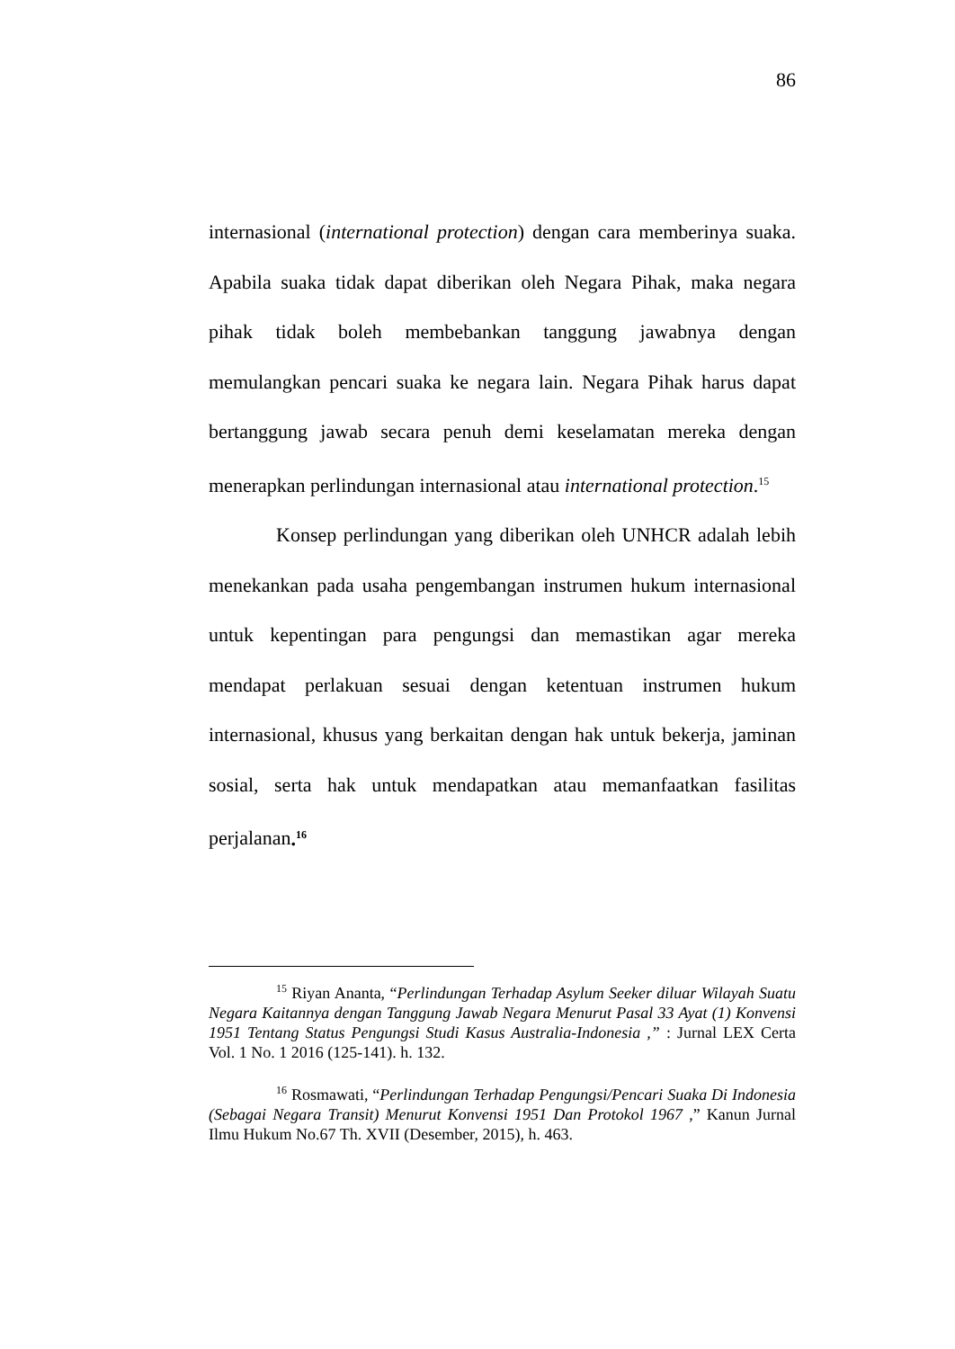86
internasional (international protection) dengan cara memberinya suaka. Apabila suaka tidak dapat diberikan oleh Negara Pihak, maka negara pihak tidak boleh membebankan tanggung jawabnya dengan memulangkan pencari suaka ke negara lain. Negara Pihak harus dapat bertanggung jawab secara penuh demi keselamatan mereka dengan menerapkan perlindungan internasional atau international protection.<sup>15</sup>
Konsep perlindungan yang diberikan oleh UNHCR adalah lebih menekankan pada usaha pengembangan instrumen hukum internasional untuk kepentingan para pengungsi dan memastikan agar mereka mendapat perlakuan sesuai dengan ketentuan instrumen hukum internasional, khusus yang berkaitan dengan hak untuk bekerja, jaminan sosial, serta hak untuk mendapatkan atau memanfaatkan fasilitas perjalanan.<sup>16</sup>
<sup>15</sup> Riyan Ananta, “Perlindungan Terhadap Asylum Seeker diluar Wilayah Suatu Negara Kaitannya dengan Tanggung Jawab Negara Menurut Pasal 33 Ayat (1) Konvensi 1951 Tentang Status Pengungsi Studi Kasus Australia-Indonesia ,” : Jurnal LEX Certa Vol. 1 No. 1 2016 (125-141). h. 132.
<sup>16</sup> Rosmawati, “Perlindungan Terhadap Pengungsi/Pencari Suaka Di Indonesia (Sebagai Negara Transit) Menurut Konvensi 1951 Dan Protokol 1967 ,” Kanun Jurnal Ilmu Hukum No.67 Th. XVII (Desember, 2015), h. 463.